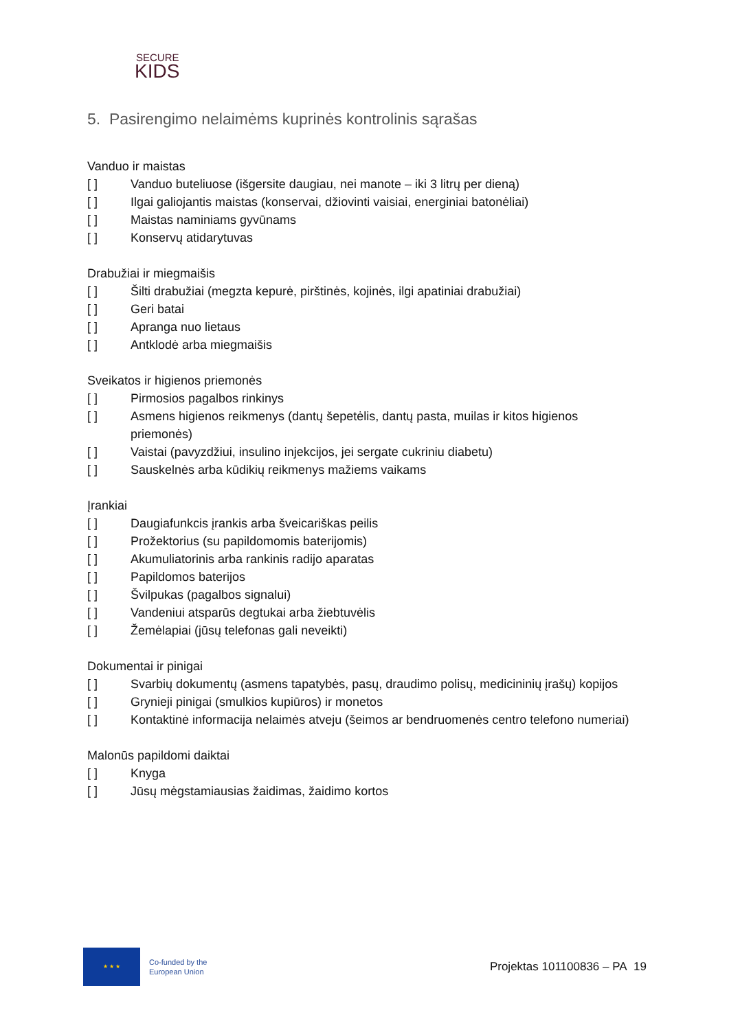SECURE
KIDS
5. Pasirengimo nelaimėms kuprinės kontrolinis sąrašas
Vanduo ir maistas
[ ] Vanduo buteliuose (išgersite daugiau, nei manote – iki 3 litrų per dieną)
[ ] Ilgai galiojantis maistas (konservai, džiovinti vaisiai, energiniai batonėliai)
[ ] Maistas naminiams gyvūnams
[ ] Konservų atidarytuvas
Drabužiai ir miegmaišis
[ ] Šilti drabužiai (megzta kepurė, pirštinės, kojinės, ilgi apatiniai drabužiai)
[ ] Geri batai
[ ] Apranga nuo lietaus
[ ] Antklodė arba miegmaišis
Sveikatos ir higienos priemonės
[ ] Pirmosios pagalbos rinkinys
[ ] Asmens higienos reikmenys (dantų šepetėlis, dantų pasta, muilas ir kitos higienos priemonės)
[ ] Vaistai (pavyzdžiui, insulino injekcijos, jei sergate cukriniu diabetu)
[ ] Sauskelnės arba kūdikių reikmenys mažiems vaikams
Įrankiai
[ ] Daugiafunkcis įrankis arba šveicariškas peilis
[ ] Prožektorius (su papildomomis baterijomis)
[ ] Akumuliatorinis arba rankinis radijo aparatas
[ ] Papildomos baterijos
[ ] Švilpukas (pagalbos signalui)
[ ] Vandeniui atsparūs degtukai arba žiebtuvėlis
[ ] Žemėlapiai (jūsų telefonas gali neveikti)
Dokumentai ir pinigai
[ ] Svarbių dokumentų (asmens tapatybės, pasų, draudimo polisų, medicininių įrašų) kopijos
[ ] Grynieji pinigai (smulkios kupiūros) ir monetos
[ ] Kontaktinė informacija nelaimės atveju (šeimos ar bendruomenės centro telefono numeriai)
Malonūs papildomi daiktai
[ ] Knyga
[ ] Jūsų mėgstamiausias žaidimas, žaidimo kortos
★ ★ ★
Co-funded by the
European Union
Projektas 101100836 – PA 19